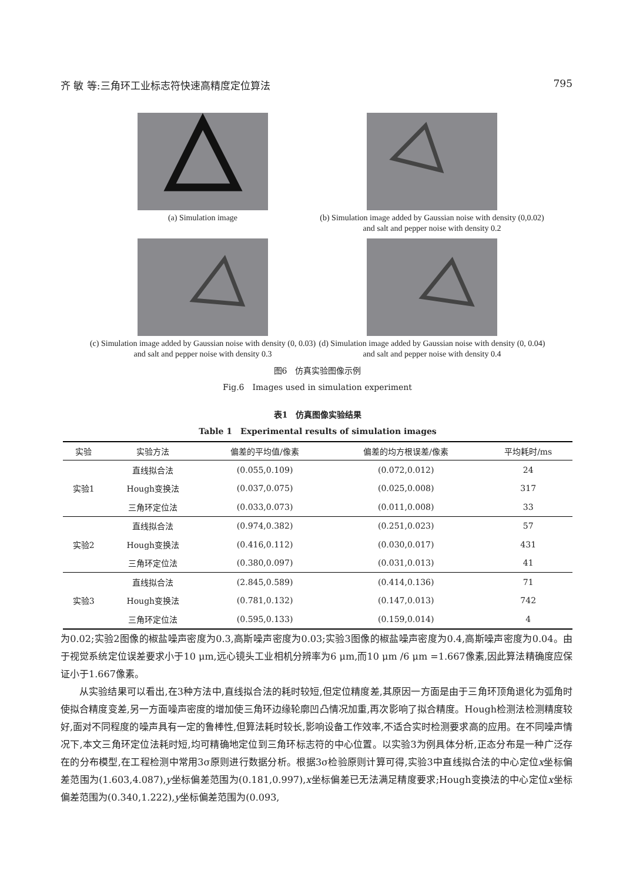齐 敏 等:三角环工业标志符快速高精度定位算法 795
(a) Simulation image (b) Simulation image added by Gaussian noise with density (0,0.02) and salt and pepper noise with density 0.2
(c) Simulation image added by Gaussian noise with density (0, 0.03) and salt and pepper noise with density 0.3
(d) Simulation image added by Gaussian noise with density (0, 0.04) and salt and pepper noise with density 0.4
图6　仿真实验图像示例
Fig.6　Images used in simulation experiment
表1　仿真图像实验结果
Table 1　Experimental results of simulation images
| 实验 | 实验方法 | 偏差的平均值/像素 | 偏差的均方根误差/像素 | 平均耗时/ms |
| --- | --- | --- | --- | --- |
| 实验1 | 直线拟合法 | (0.055,0.109) | (0.072,0.012) | 24 |
| | Hough变换法 | (0.037,0.075) | (0.025,0.008) | 317 |
| | 三角环定位法 | (0.033,0.073) | (0.011,0.008) | 33 |
| 实验2 | 直线拟合法 | (0.974,0.382) | (0.251,0.023) | 57 |
| | Hough变换法 | (0.416,0.112) | (0.030,0.017) | 431 |
| | 三角环定位法 | (0.380,0.097) | (0.031,0.013) | 41 |
| 实验3 | 直线拟合法 | (2.845,0.589) | (0.414,0.136) | 71 |
| | Hough变换法 | (0.781,0.132) | (0.147,0.013) | 742 |
| | 三角环定位法 | (0.595,0.133) | (0.159,0.014) | 4 |
为0.02;实验2图像的椒盐噪声密度为0.3,高斯噪声密度为0.03;实验3图像的椒盐噪声密度为0.4,高斯噪声密度为0.04。由于视觉系统定位误差要求小于10 μm,远心镜头工业相机分辨率为6 μm,而10 μm /6 μm =1.667像素,因此算法精确度应保证小于1.667像素。
从实验结果可以看出,在3种方法中,直线拟合法的耗时较短,但定位精度差,其原因一方面是由于三角环顶角退化为弧角时使拟合精度变差,另一方面噪声密度的增加使三角环边缘轮廓凹凸情况加重,再次影响了拟合精度。Hough检测法检测精度较好,面对不同程度的噪声具有一定的鲁棒性,但算法耗时较长,影响设备工作效率,不适合实时检测要求高的应用。在不同噪声情况下,本文三角环定位法耗时短,均可精确地定位到三角环标志符的中心位置。以实验3为例具体分析,正态分布是一种广泛存在的分布模型,在工程检测中常用3σ原则进行数据分析。根据3σ检验原则计算可得,实验3中直线拟合法的中心定位x坐标偏差范围为(1.603,4.087),y坐标偏差范围为(0.181,0.997),x坐标偏差已无法满足精度要求;Hough变换法的中心定位x坐标偏差范围为(0.340,1.222),y坐标偏差范围为(0.093,